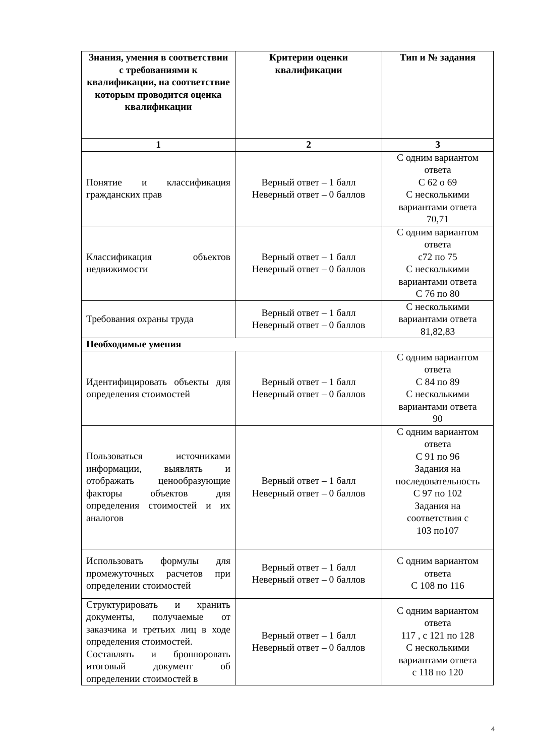| Знания, умения в соответствии с требованиями к квалификации, на соответствие которым проводится оценка квалификации | Критерии оценки квалификации | Тип и № задания |
| --- | --- | --- |
| 1 | 2 | 3 |
| Понятие и классификация гражданских прав | Верный ответ – 1 балл Неверный ответ – 0 баллов | С одним вариантом ответа С 62 о 69 С несколькими вариантами ответа 70,71 |
| Классификация объектов недвижимости | Верный ответ – 1 балл Неверный ответ – 0 баллов | С одним вариантом ответа с72 по 75 С несколькими вариантами ответа С 76 по 80 |
| Требования охраны труда | Верный ответ – 1 балл Неверный ответ – 0 баллов | С несколькими вариантами ответа 81,82,83 |
| Необходимые умения | | |
| Идентифицировать объекты для определения стоимостей | Верный ответ – 1 балл Неверный ответ – 0 баллов | С одним вариантом ответа С 84 по 89 С несколькими вариантами ответа 90 |
| Пользоваться источниками информации, выявлять и отображать ценообразующие факторы объектов для определения стоимостей и их аналогов | Верный ответ – 1 балл Неверный ответ – 0 баллов | С одним вариантом ответа С 91 по 96 Задания на последовательность С 97 по 102 Задания на соответствия с 103 по107 |
| Использовать формулы для промежуточных расчетов при определении стоимостей | Верный ответ – 1 балл Неверный ответ – 0 баллов | С одним вариантом ответа С 108 по 116 |
| Структурировать и хранить документы, получаемые от заказчика и третьих лиц в ходе определения стоимостей. Составлять и брошюровать итоговый документ об определении стоимостей в | Верный ответ – 1 балл Неверный ответ – 0 баллов | С одним вариантом ответа 117 , с 121 по 128 С несколькими вариантами ответа с 118 по 120 |
4